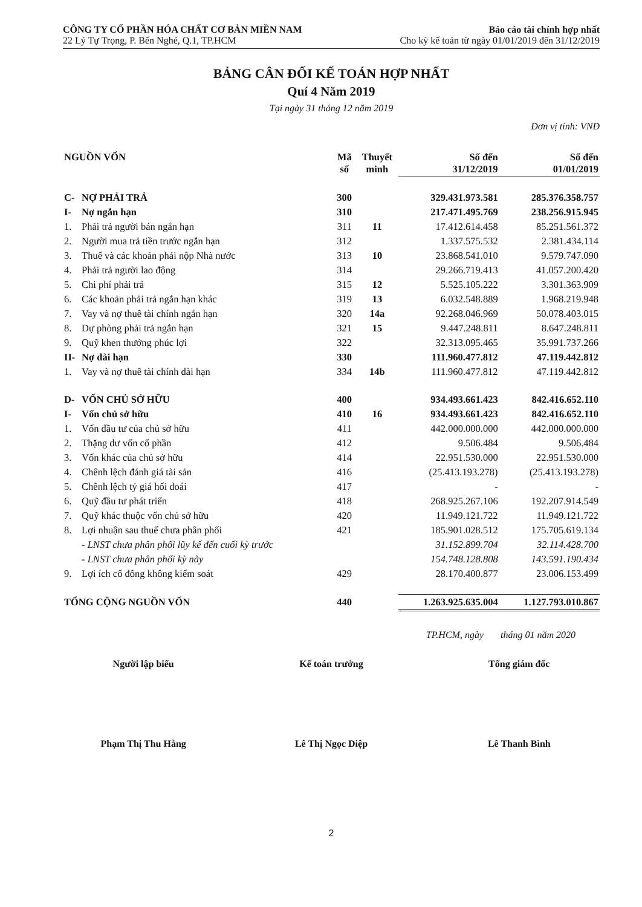CÔNG TY CỔ PHẦN HÓA CHẤT CƠ BẢN MIỀN NAM
22 Lý Tự Trọng, P. Bến Nghé, Q.1, TP.HCM
Báo cáo tài chính hợp nhất
Cho kỳ kế toán từ ngày 01/01/2019 đến 31/12/2019
BẢNG CÂN ĐỐI KẾ TOÁN HỢP NHẤT
Quí 4 Năm 2019
Tại ngày 31 tháng 12 năm 2019
Đơn vị tính: VNĐ
| NGUỒN VỐN | | Mã số | Thuyết minh | Số đến 31/12/2019 | Số đến 01/01/2019 |
| --- | --- | --- | --- | --- | --- |
| C- | NỢ PHẢI TRẢ | 300 | | 329.431.973.581 | 285.376.358.757 |
| I- | Nợ ngắn hạn | 310 | | 217.471.495.769 | 238.256.915.945 |
| 1. | Phải trả người bán ngắn hạn | 311 | 11 | 17.412.614.458 | 85.251.561.372 |
| 2. | Người mua trả tiền trước ngắn hạn | 312 | | 1.337.575.532 | 2.381.434.114 |
| 3. | Thuế và các khoản phải nộp Nhà nước | 313 | 10 | 23.868.541.010 | 9.579.747.090 |
| 4. | Phải trả người lao động | 314 | | 29.266.719.413 | 41.057.200.420 |
| 5. | Chi phí phải trả | 315 | 12 | 5.525.105.222 | 3.301.363.909 |
| 6. | Các khoản phải trả ngắn hạn khác | 319 | 13 | 6.032.548.889 | 1.968.219.948 |
| 7. | Vay và nợ thuê tài chính ngắn hạn | 320 | 14a | 92.268.046.969 | 50.078.403.015 |
| 8. | Dự phòng phải trả ngắn hạn | 321 | 15 | 9.447.248.811 | 8.647.248.811 |
| 9. | Quỹ khen thưởng phúc lợi | 322 | | 32.313.095.465 | 35.991.737.266 |
| II- | Nợ dài hạn | 330 | | 111.960.477.812 | 47.119.442.812 |
| 1. | Vay và nợ thuê tài chính dài hạn | 334 | 14b | 111.960.477.812 | 47.119.442.812 |
| D- | VỐN CHỦ SỞ HỮU | 400 | | 934.493.661.423 | 842.416.652.110 |
| I- | Vốn chủ sở hữu | 410 | 16 | 934.493.661.423 | 842.416.652.110 |
| 1. | Vốn đầu tư của chủ sở hữu | 411 | | 442.000.000.000 | 442.000.000.000 |
| 2. | Thặng dư vốn cổ phần | 412 | | 9.506.484 | 9.506.484 |
| 3. | Vốn khác của chủ sở hữu | 414 | | 22.951.530.000 | 22.951.530.000 |
| 4. | Chênh lệch đánh giá tài sản | 416 | | (25.413.193.278) | (25.413.193.278) |
| 5. | Chênh lệch tỷ giá hối đoái | 417 | | - | - |
| 6. | Quỹ đầu tư phát triển | 418 | | 268.925.267.106 | 192.207.914.549 |
| 7. | Quỹ khác thuộc vốn chủ sở hữu | 420 | | 11.949.121.722 | 11.949.121.722 |
| 8. | Lợi nhuận sau thuế chưa phân phối | 421 | | 185.901.028.512 | 175.705.619.134 |
| | - LNST chưa phân phối lũy kế đến cuối kỳ trước | | | 31.152.899.704 | 32.114.428.700 |
| | - LNST chưa phân phối kỳ này | | | 154.748.128.808 | 143.591.190.434 |
| 9. | Lợi ích cổ đông không kiểm soát | 429 | | 28.170.400.877 | 23.006.153.499 |
| TỔNG CỘNG NGUỒN VỐN | | 440 | | 1.263.925.635.004 | 1.127.793.010.867 |
TP.HCM, ngày tháng 01 năm 2020
Người lập biểu
Phạm Thị Thu Hằng
Kế toán trưởng
Lê Thị Ngọc Diệp
Tổng giám đốc
Lê Thanh Bình
2